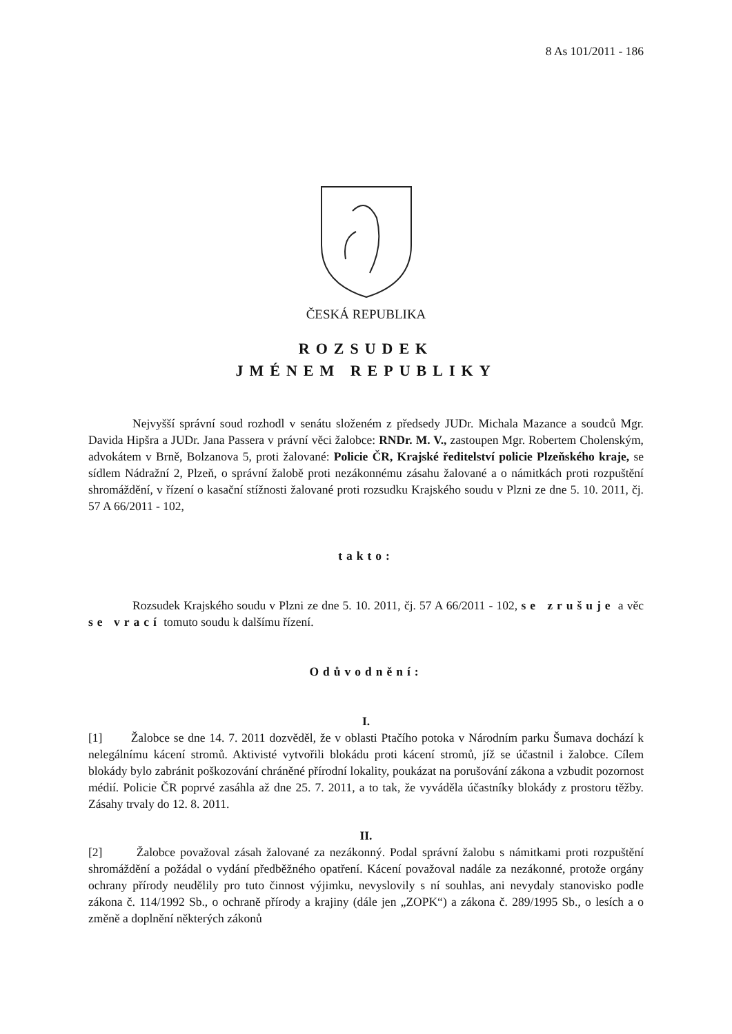8 As 101/2011 - 186
ČESKÁ REPUBLIKA
ROZSUDEK
JMÉNEM REPUBLIKY
Nejvyšší správní soud rozhodl v senátu složeném z předsedy JUDr. Michala Mazance a soudců Mgr. Davida Hipšra a JUDr. Jana Passera v právní věci žalobce: RNDr. M. V., zastoupen Mgr. Robertem Cholenským, advokátem v Brně, Bolzanova 5, proti žalované: Policie ČR, Krajské ředitelství policie Plzeňského kraje, se sídlem Nádražní 2, Plzeň, o správní žalobě proti nezákonnému zásahu žalované a o námitkách proti rozpuštění shromáždění, v řízení o kasační stížnosti žalované proti rozsudku Krajského soudu v Plzni ze dne 5. 10. 2011, čj. 57 A 66/2011 - 102,
takto:
Rozsudek Krajského soudu v Plzni ze dne 5. 10. 2011, čj. 57 A 66/2011 - 102, se zrušuje a věc se vrací tomuto soudu k dalšímu řízení.
Odůvodnění:
I.
[1] Žalobce se dne 14. 7. 2011 dozvěděl, že v oblasti Ptačího potoka v Národním parku Šumava dochází k nelegálnímu kácení stromů. Aktivisté vytvořili blokádu proti kácení stromů, jíž se účastnil i žalobce. Cílem blokády bylo zabránit poškozování chráněné přírodní lokality, poukázat na porušování zákona a vzbudit pozornost médií. Policie ČR poprvé zasáhla až dne 25. 7. 2011, a to tak, že vyváděla účastníky blokády z prostoru těžby. Zásahy trvaly do 12. 8. 2011.
II.
[2] Žalobce považoval zásah žalované za nezákonný. Podal správní žalobu s námitkami proti rozpuštění shromáždění a požádal o vydání předběžného opatření. Kácení považoval nadále za nezákonné, protože orgány ochrany přírody neudělily pro tuto činnost výjimku, nevyslovily s ní souhlas, ani nevydaly stanovisko podle zákona č. 114/1992 Sb., o ochraně přírody a krajiny (dále jen „ZOPK“) a zákona č. 289/1995 Sb., o lesích a o změně a doplnění některých zákonů